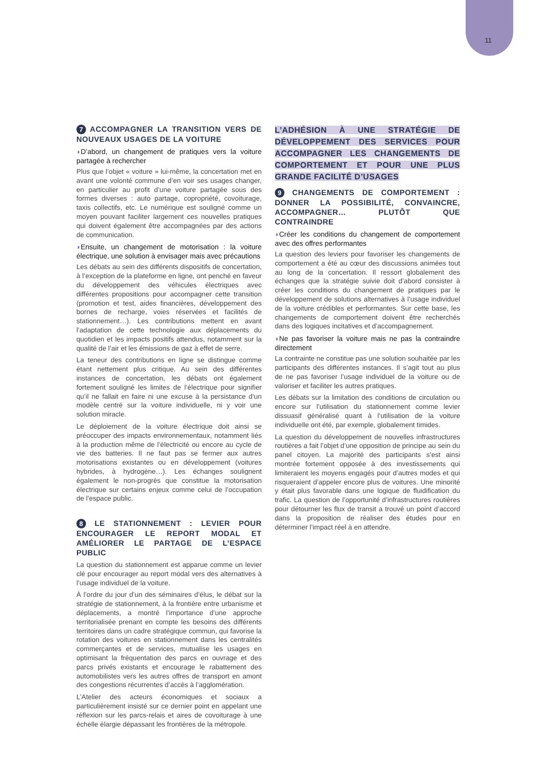11
7 ACCOMPAGNER LA TRANSITION VERS DE NOUVEAUX USAGES DE LA VOITURE
◗D’abord, un changement de pratiques vers la voiture partagée à rechercher
Plus que l’objet « voiture » lui-même, la concertation met en avant une volonté commune d’en voir ses usages changer, en particulier au profit d’une voiture partagée sous des formes diverses : auto partage, copropriété, covoiturage, taxis collectifs, etc. Le numérique est souligné comme un moyen pouvant faciliter largement ces nouvelles pratiques qui doivent également être accompagnées par des actions de communication.
◗Ensuite, un changement de motorisation : la voiture électrique, une solution à envisager mais avec précautions
Les débats au sein des différents dispositifs de concertation, à l’exception de la plateforme en ligne, ont penché en faveur du développement des véhicules électriques avec différentes propositions pour accompagner cette transition (promotion et test, aides financières, développement des bornes de recharge, voies réservées et facilités de stationnement…). Les contributions mettent en avant l’adaptation de cette technologie aux déplacements du quotidien et les impacts positifs attendus, notamment sur la qualité de l’air et les émissions de gaz à effet de serre.
La teneur des contributions en ligne se distingue comme étant nettement plus critique. Au sein des différentes instances de concertation, les débats ont également fortement souligné les limites de l’électrique pour signifier qu’il ne fallait en faire ni une excuse à la persistance d’un modèle centré sur la voiture individuelle, ni y voir une solution miracle.
Le déploiement de la voiture électrique doit ainsi se préoccuper des impacts environnementaux, notamment liés à la production même de l’électricité ou encore au cycle de vie des batteries. Il ne faut pas se fermer aux autres motorisations existantes ou en développement (voitures hybrides, à hydrogène…). Les échanges soulignent également le non-progrès que constitue la motorisation électrique sur certains enjeux comme celui de l’occupation de l’espace public.
8 LE STATIONNEMENT : LEVIER POUR ENCOURAGER LE REPORT MODAL ET AMÉLIORER LE PARTAGE DE L’ESPACE PUBLIC
La question du stationnement est apparue comme un levier clé pour encourager au report modal vers des alternatives à l’usage individuel de la voiture.
À l’ordre du jour d’un des séminaires d’élus, le débat sur la stratégie de stationnement, à la frontière entre urbanisme et déplacements, a montré l’importance d’une approche territorialisée prenant en compte les besoins des différents territoires dans un cadre stratégique commun, qui favorise la rotation des voitures en stationnement dans les centralités commerçantes et de services, mutualise les usages en optimisant la fréquentation des parcs en ouvrage et des parcs privés existants et encourage le rabattement des automobilistes vers les autres offres de transport en amont des congestions récurrentes d’accès à l’agglomération.
L’Atelier des acteurs économiques et sociaux a particulièrement insisté sur ce dernier point en appelant une réflexion sur les parcs-relais et aires de covoiturage à une échelle élargie dépassant les frontières de la métropole.
L’ADHÉSION À UNE STRATÉGIE DE DÉVELOPPEMENT DES SERVICES POUR ACCOMPAGNER LES CHANGEMENTS DE COMPORTEMENT ET POUR UNE PLUS GRANDE FACILITÉ D’USAGES
9 CHANGEMENTS DE COMPORTEMENT : DONNER LA POSSIBILITÉ, CONVAINCRE, ACCOMPAGNER… PLUTÔT QUE CONTRAINDRE
◗Créer les conditions du changement de comportement avec des offres performantes
La question des leviers pour favoriser les changements de comportement a été au cœur des discussions animées tout au long de la concertation. Il ressort globalement des échanges que la stratégie suivie doit d’abord consister à créer les conditions du changement de pratiques par le développement de solutions alternatives à l’usage individuel de la voiture crédibles et performantes. Sur cette base, les changements de comportement doivent être recherchés dans des logiques incitatives et d’accompagnement.
◗Ne pas favoriser la voiture mais ne pas la contraindre directement
La contrainte ne constitue pas une solution souhaitée par les participants des différentes instances. Il s’agit tout au plus de ne pas favoriser l’usage individuel de la voiture ou de valoriser et faciliter les autres pratiques.
Les débats sur la limitation des conditions de circulation ou encore sur l’utilisation du stationnement comme levier dissuasif généralisé quant à l’utilisation de la voiture individuelle ont été, par exemple, globalement timides.
La question du développement de nouvelles infrastructures routières a fait l’objet d’une opposition de principe au sein du panel citoyen. La majorité des participants s’est ainsi montrée fortement opposée à des investissements qui limiteraient les moyens engagés pour d’autres modes et qui risqueraient d’appeler encore plus de voitures. Une minorité y était plus favorable dans une logique de fluidification du trafic. La question de l’opportunité d’infrastructures routières pour détourner les flux de transit a trouvé un point d’accord dans la proposition de réaliser des études pour en déterminer l’impact réel à en attendre.